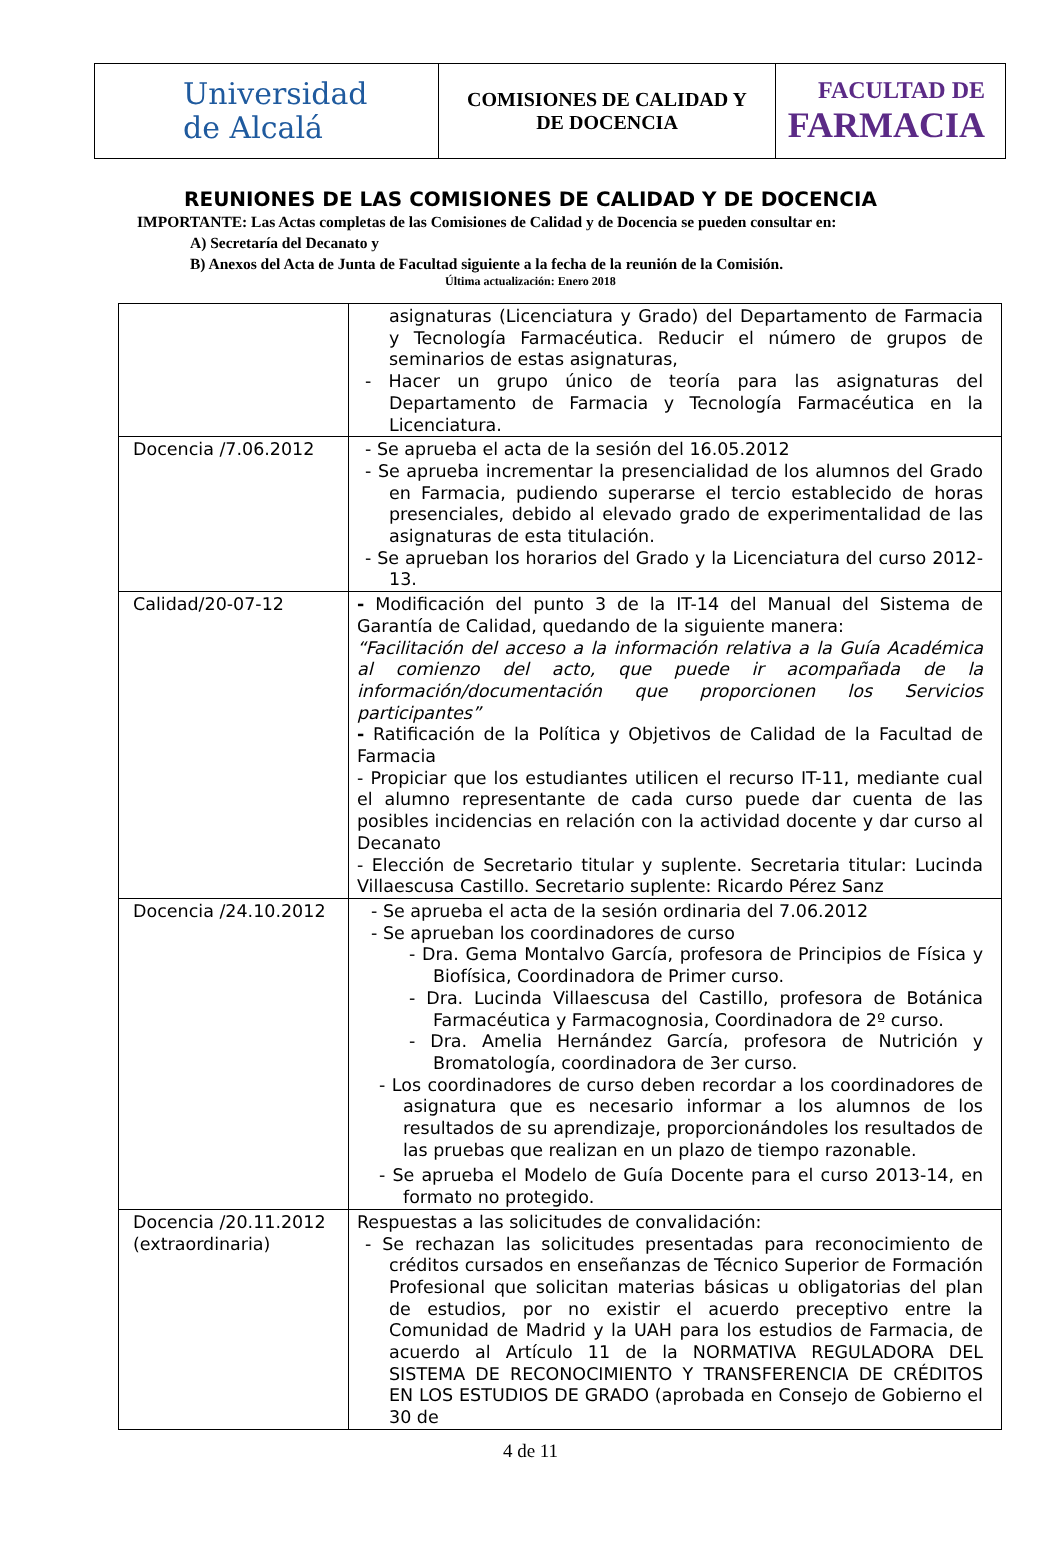| Universidad de Alcalá | COMISIONES DE CALIDAD Y DE DOCENCIA | FACULTAD DE FARMACIA |
REUNIONES DE LAS COMISIONES DE CALIDAD Y DE DOCENCIA
IMPORTANTE: Las Actas completas de las Comisiones de Calidad y de Docencia se pueden consultar en:
A) Secretaría del Decanato y
B) Anexos del Acta de Junta de Facultad siguiente a la fecha de la reunión de la Comisión.
Última actualización: Enero 2018
| | asignaturas (Licenciatura y Grado) del Departamento de Farmacia y Tecnología Farmacéutica. Reducir el número de grupos de seminarios de estas asignaturas, - Hacer un grupo único de teoría para las asignaturas del Departamento de Farmacia y Tecnología Farmacéutica en la Licenciatura. |
| Docencia /7.06.2012 | - Se aprueba el acta de la sesión del 16.05.2012 - Se aprueba incrementar la presencialidad de los alumnos del Grado en Farmacia, pudiendo superarse el tercio establecido de horas presenciales, debido al elevado grado de experimentalidad de las asignaturas de esta titulación. - Se aprueban los horarios del Grado y la Licenciatura del curso 2012-13. |
| Calidad/20-07-12 | - Modificación del punto 3 de la IT-14 del Manual del Sistema de Garantía de Calidad, quedando de la siguiente manera: “Facilitación del acceso a la información relativa a la Guía Académica al comienzo del acto, que puede ir acompañada de la información/documentación que proporcionen los Servicios participantes” - Ratificación de la Política y Objetivos de Calidad de la Facultad de Farmacia - Propiciar que los estudiantes utilicen el recurso IT-11, mediante cual el alumno representante de cada curso puede dar cuenta de las posibles incidencias en relación con la actividad docente y dar curso al Decanato - Elección de Secretario titular y suplente. Secretaria titular: Lucinda Villaescusa Castillo. Secretario suplente: Ricardo Pérez Sanz |
| Docencia /24.10.2012 | - Se aprueba el acta de la sesión ordinaria del 7.06.2012 - Se aprueban los coordinadores de curso - Dra. Gema Montalvo García, profesora de Principios de Física y Biofísica, Coordinadora de Primer curso. - Dra. Lucinda Villaescusa del Castillo, profesora de Botánica Farmacéutica y Farmacognosia, Coordinadora de 2º curso. - Dra. Amelia Hernández García, profesora de Nutrición y Bromatología, coordinadora de 3er curso. - Los coordinadores de curso deben recordar a los coordinadores de asignatura que es necesario informar a los alumnos de los resultados de su aprendizaje, proporcionándoles los resultados de las pruebas que realizan en un plazo de tiempo razonable. - Se aprueba el Modelo de Guía Docente para el curso 2013-14, en formato no protegido. |
| Docencia /20.11.2012 (extraordinaria) | Respuestas a las solicitudes de convalidación: - Se rechazan las solicitudes presentadas para reconocimiento de créditos cursados en enseñanzas de Técnico Superior de Formación Profesional que solicitan materias básicas u obligatorias del plan de estudios, por no existir el acuerdo preceptivo entre la Comunidad de Madrid y la UAH para los estudios de Farmacia, de acuerdo al Artículo 11 de la NORMATIVA REGULADORA DEL SISTEMA DE RECONOCIMIENTO Y TRANSFERENCIA DE CRÉDITOS EN LOS ESTUDIOS DE GRADO (aprobada en Consejo de Gobierno el 30 de |
4 de 11